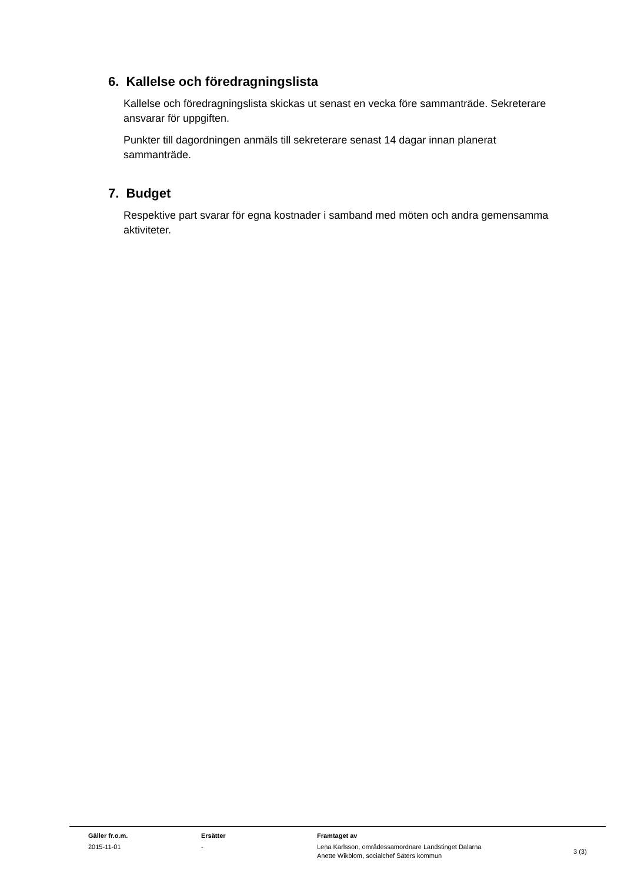6. Kallelse och föredragningslista
Kallelse och föredragningslista skickas ut senast en vecka före sammanträde. Sekreterare ansvarar för uppgiften.
Punkter till dagordningen anmäls till sekreterare senast 14 dagar innan planerat sammanträde.
7. Budget
Respektive part svarar för egna kostnader i samband med möten och andra gemensamma aktiviteter.
| | Gäller fr.o.m. | Ersätter | Framtaget av | |
| --- | --- | --- | --- | --- |
| | 2015-11-01 | - | Lena Karlsson, områdessamordnare Landstinget Dalarna Anette Wikblom, socialchef Säters kommun | 3 (3) |